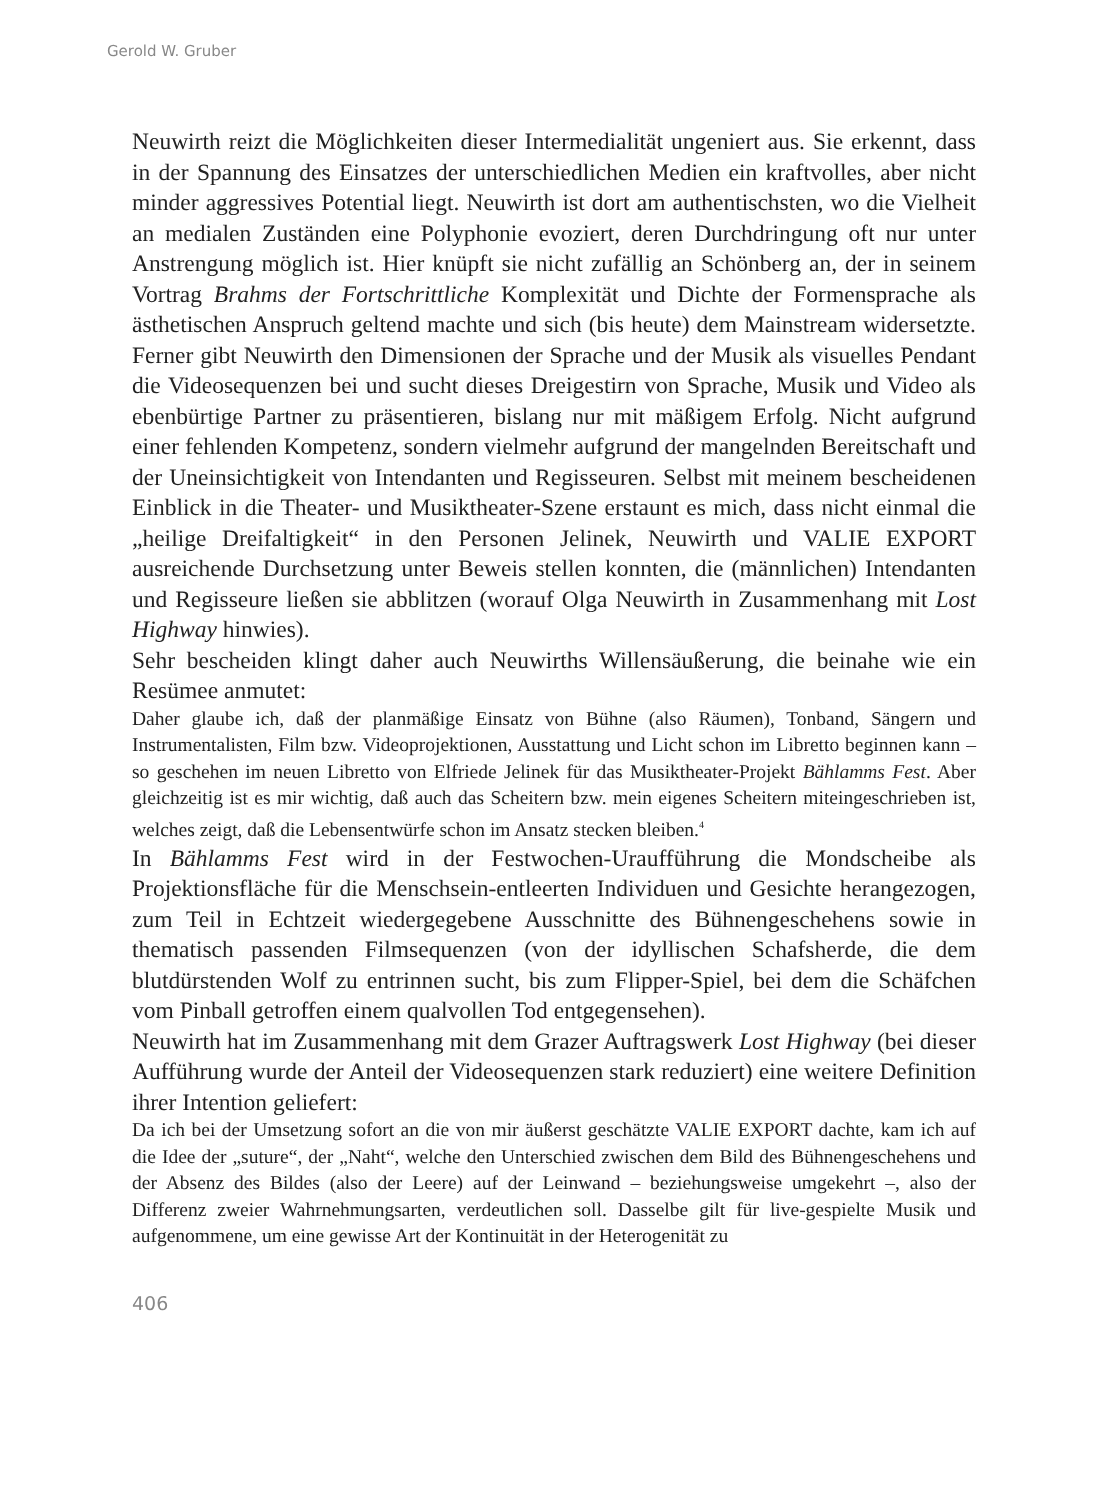Gerold W. Gruber
Neuwirth reizt die Möglichkeiten dieser Intermedialität ungeniert aus. Sie erkennt, dass in der Spannung des Einsatzes der unterschiedlichen Medien ein kraftvolles, aber nicht minder aggressives Potential liegt. Neuwirth ist dort am authentischsten, wo die Vielheit an medialen Zuständen eine Polyphonie evoziert, deren Durchdringung oft nur unter Anstrengung möglich ist. Hier knüpft sie nicht zufällig an Schönberg an, der in seinem Vortrag Brahms der Fortschrittliche Komplexität und Dichte der Formensprache als ästhetischen Anspruch geltend machte und sich (bis heute) dem Mainstream widersetzte. Ferner gibt Neuwirth den Dimensionen der Sprache und der Musik als visuelles Pendant die Videosequenzen bei und sucht dieses Dreigestirn von Sprache, Musik und Video als ebenbürtige Partner zu präsentieren, bislang nur mit mäßigem Erfolg. Nicht aufgrund einer fehlenden Kompetenz, sondern vielmehr aufgrund der mangelnden Bereitschaft und der Uneinsichtigkeit von Intendanten und Regisseuren. Selbst mit meinem bescheidenen Einblick in die Theater- und Musiktheater-Szene erstaunt es mich, dass nicht einmal die „heilige Dreifaltigkeit“ in den Personen Jelinek, Neuwirth und VALIE EXPORT ausreichende Durchsetzung unter Beweis stellen konnten, die (männlichen) Intendanten und Regisseure ließen sie abblitzen (worauf Olga Neuwirth in Zusammenhang mit Lost Highway hinwies).
Sehr bescheiden klingt daher auch Neuwirths Willensäußerung, die beinahe wie ein Resümee anmutet:
Daher glaube ich, daß der planmäßige Einsatz von Bühne (also Räumen), Tonband, Sängern und Instrumentalisten, Film bzw. Videoprojektionen, Ausstattung und Licht schon im Libretto beginnen kann – so geschehen im neuen Libretto von Elfriede Jelinek für das Musiktheater-Projekt Bählamms Fest. Aber gleichzeitig ist es mir wichtig, daß auch das Scheitern bzw. mein eigenes Scheitern miteingeschrieben ist, welches zeigt, daß die Lebensentwürfe schon im Ansatz stecken bleiben.<sup>4</sup>
In Bählamms Fest wird in der Festwochen-Uraufführung die Mondscheibe als Projektionsfläche für die Menschsein-entleerten Individuen und Gesichte herangezogen, zum Teil in Echtzeit wiedergegebene Ausschnitte des Bühnengeschehens sowie in thematisch passenden Filmsequenzen (von der idyllischen Schafsherde, die dem blutdürstenden Wolf zu entrinnen sucht, bis zum Flipper-Spiel, bei dem die Schäfchen vom Pinball getroffen einem qualvollen Tod entgegensehen).
Neuwirth hat im Zusammenhang mit dem Grazer Auftragswerk Lost Highway (bei dieser Aufführung wurde der Anteil der Videosequenzen stark reduziert) eine weitere Definition ihrer Intention geliefert:
Da ich bei der Umsetzung sofort an die von mir äußerst geschätzte VALIE EXPORT dachte, kam ich auf die Idee der „suture“, der „Naht“, welche den Unterschied zwischen dem Bild des Bühnengeschehens und der Absenz des Bildes (also der Leere) auf der Leinwand – beziehungsweise umgekehrt –, also der Differenz zweier Wahrnehmungsarten, verdeutlichen soll. Dasselbe gilt für live-gespielte Musik und aufgenommene, um eine gewisse Art der Kontinuität in der Heterogenität zu
406